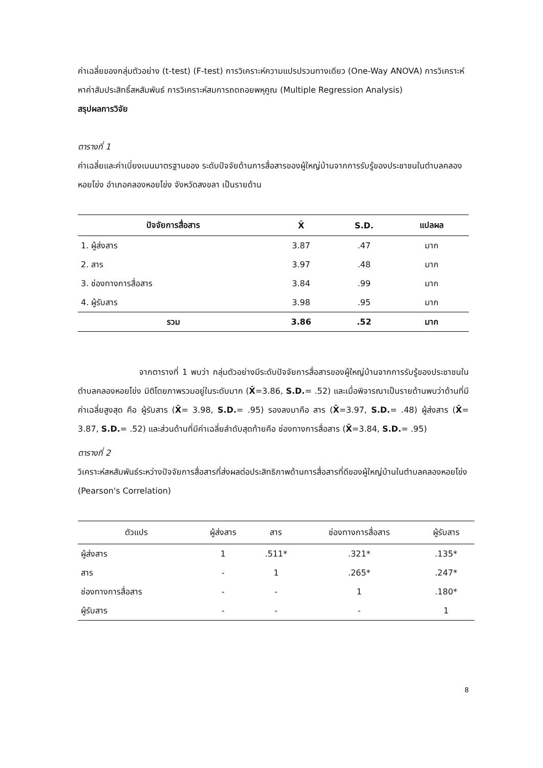ค่าเฉลี่ยของกลุ่มตัวอย่าง (t-test) (F-test) การวิเคราะห์ความแปรปรวนทางเดียว (One-Way ANOVA) การวิเคราะห์หาค่าสัมประสิทธิ์สหสัมพันธ์ การวิเคราะห์สมการถดถอยพหุคูณ (Multiple Regression Analysis)
สรุปผลการวิจัย
ตารางที่ 1
ค่าเฉลี่ยและค่าเบี่ยงเบนมาตรฐานของ ระดับปัจจัยด้านการสื่อสารของผู้ใหญ่บ้านจากการรับรู้ของประชาชนในตำบลคลองหอยโข่ง อำเภอคลองหอยโข่ง จังหวัดสงขลา เป็นรายด้าน
| ปัจจัยการสื่อสาร | X̄ | S.D. | แปลผล |
| --- | --- | --- | --- |
| 1. ผู้ส่งสาร | 3.87 | .47 | มาก |
| 2. สาร | 3.97 | .48 | มาก |
| 3. ช่องทางการสื่อสาร | 3.84 | .99 | มาก |
| 4. ผู้รับสาร | 3.98 | .95 | มาก |
| รวม | 3.86 | .52 | มาก |
จากตารางที่ 1 พบว่า กลุ่มตัวอย่างมีระดับปัจจัยการสื่อสารของผู้ใหญ่บ้านจากการรับรู้ของประชาชนในตำบลคลองหอยโข่ง มิติโดยภาพรวมอยู่ในระดับมาก (X̄=3.86, S.D.= .52) และเมื่อพิจารณาเป็นรายด้านพบว่าด้านที่มีค่าเฉลี่ยสูงสุด คือ ผู้รับสาร (X̄= 3.98, S.D.= .95) รองลงมาคือ สาร (X̄=3.97, S.D.= .48) ผู้ส่งสาร (X̄= 3.87, S.D.= .52) และส่วนด้านที่มีค่าเฉลี่ยลำดับสุดท้ายคือ ช่องทางการสื่อสาร (X̄=3.84, S.D.= .95)
ตารางที่ 2
วิเคราะห์สหสัมพันธ์ระหว่างปัจจัยการสื่อสารที่ส่งผลต่อประสิทธิภาพด้านการสื่อสารที่ดีของผู้ใหญ่บ้านในตำบลคลองหอยโข่ง (Pearson's Correlation)
| ตัวแปร | ผู้ส่งสาร | สาร | ช่องทางการสื่อสาร | ผู้รับสาร |
| --- | --- | --- | --- | --- |
| ผู้ส่งสาร | 1 | .511* | .321* | .135* |
| สาร | - | 1 | .265* | .247* |
| ช่องทางการสื่อสาร | - | - | 1 | .180* |
| ผู้รับสาร | - | - | - | 1 |
8